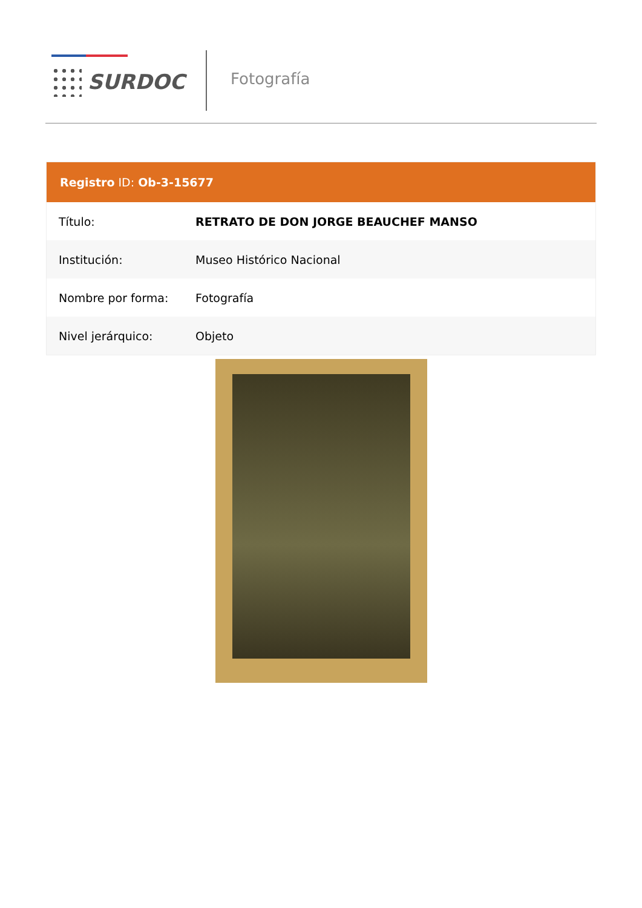SURDOC Fotografía
Registro ID: Ob-3-15677
| Título: | RETRATO DE DON JORGE BEAUCHEF MANSO |
| Institución: | Museo Histórico Nacional |
| Nombre por forma: | Fotografía |
| Nivel jerárquico: | Objeto |